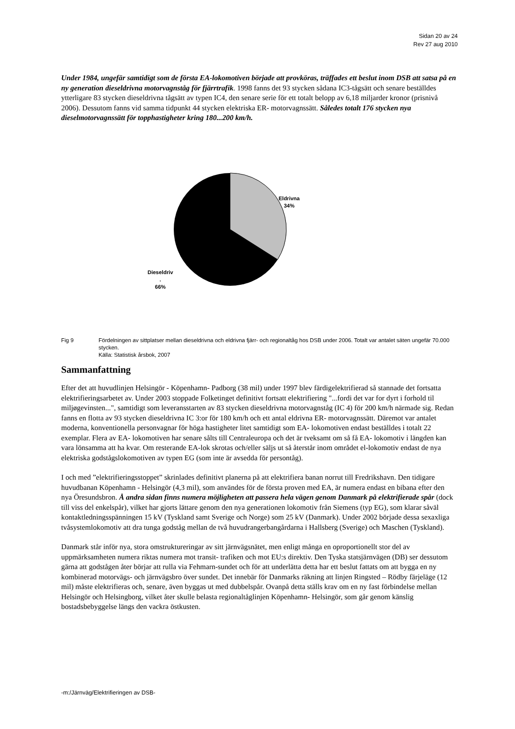Sidan 20 av 24
Rev 27 aug 2010
Under 1984, ungefär samtidigt som de första EA-lokomotiven började att provköras, träffades ett beslut inom DSB att satsa på en ny generation dieseldrivna motorvagnståg för fjärrtrafik. 1998 fanns det 93 stycken sådana IC3-tågsätt och senare beställdes ytterligare 83 stycken dieseldrivna tågsätt av typen IC4, den senare serie för ett totalt belopp av 6,18 miljarder kronor (prisnivå 2006). Dessutom fanns vid samma tidpunkt 44 stycken elektriska ER- motorvagnssätt. Således totalt 176 stycken nya dieselmotorvagnssätt för topphastigheter kring 180...200 km/h.
Eldrivna
34%
Dieseldriv
.
66%
Fig 9 Fördelningen av sittplatser mellan dieseldrivna och eldrivna fjärr- och regionaltåg hos DSB under 2006. Totalt var antalet säten ungefär 70.000 stycken.
Källa: Statistisk årsbok, 2007
Sammanfattning
Efter det att huvudlinjen Helsingör - Köpenhamn- Padborg (38 mil) under 1997 blev färdigelektrifierad så stannade det fortsatta elektrifieringsarbetet av. Under 2003 stoppade Folketinget definitivt fortsatt elektrifiering "...fordi det var for dyrt i forhold til miljøgevinsten...", samtidigt som leveransstarten av 83 stycken dieseldrivna motorvagnståg (IC 4) för 200 km/h närmade sig. Redan fanns en flotta av 93 stycken dieseldrivna IC 3:or för 180 km/h och ett antal eldrivna ER- motorvagnssätt. Däremot var antalet moderna, konventionella personvagnar för höga hastigheter litet samtidigt som EA- lokomotiven endast beställdes i totalt 22 exemplar. Flera av EA- lokomotiven har senare sålts till Centraleuropa och det är tveksamt om så få EA- lokomotiv i längden kan vara lönsamma att ha kvar. Om resterande EA-lok skrotas och/eller säljs ut så återstår inom området el-lokomotiv endast de nya elektriska godstågslokomotiven av typen EG (som inte är avsedda för persontåg).
I och med ”elektrifieringsstoppet” skrinlades definitivt planerna på att elektrifiera banan norrut till Fredrikshavn. Den tidigare huvudbanan Köpenhamn - Helsingör (4,3 mil), som användes för de första proven med EA, är numera endast en bibana efter den nya Öresundsbron. Å andra sidan finns numera möjligheten att passera hela vägen genom Danmark på elektrifierade spår (dock till viss del enkelspår), vilket har gjorts lättare genom den nya generationen lokomotiv från Siemens (typ EG), som klarar såväl kontaktledningsspänningen 15 kV (Tyskland samt Sverige och Norge) som 25 kV (Danmark). Under 2002 började dessa sexaxliga tvåsystemlokomotiv att dra tunga godståg mellan de två huvudrangerbangårdarna i Hallsberg (Sverige) och Maschen (Tyskland).
Danmark står inför nya, stora omstruktureringar av sitt järnvägsnätet, men enligt många en oproportionellt stor del av uppmärksamheten numera riktas numera mot transit- trafiken och mot EU:s direktiv. Den Tyska statsjärnvägen (DB) ser dessutom gärna att godstågen åter börjar att rulla via Fehmarn-sundet och för att underlätta detta har ett beslut fattats om att bygga en ny kombinerad motorvägs- och järnvägsbro över sundet. Det innebär för Danmarks räkning att linjen Ringsted – Rödby färjeläge (12 mil) måste elektrifieras och, senare, även byggas ut med dubbelspår. Ovanpå detta ställs krav om en ny fast förbindelse mellan Helsingör och Helsingborg, vilket åter skulle belasta regionaltåglinjen Köpenhamn- Helsingör, som går genom känslig bostadsbebyggelse längs den vackra östkusten.
-m:/Järnväg/Elektrifieringen av DSB-